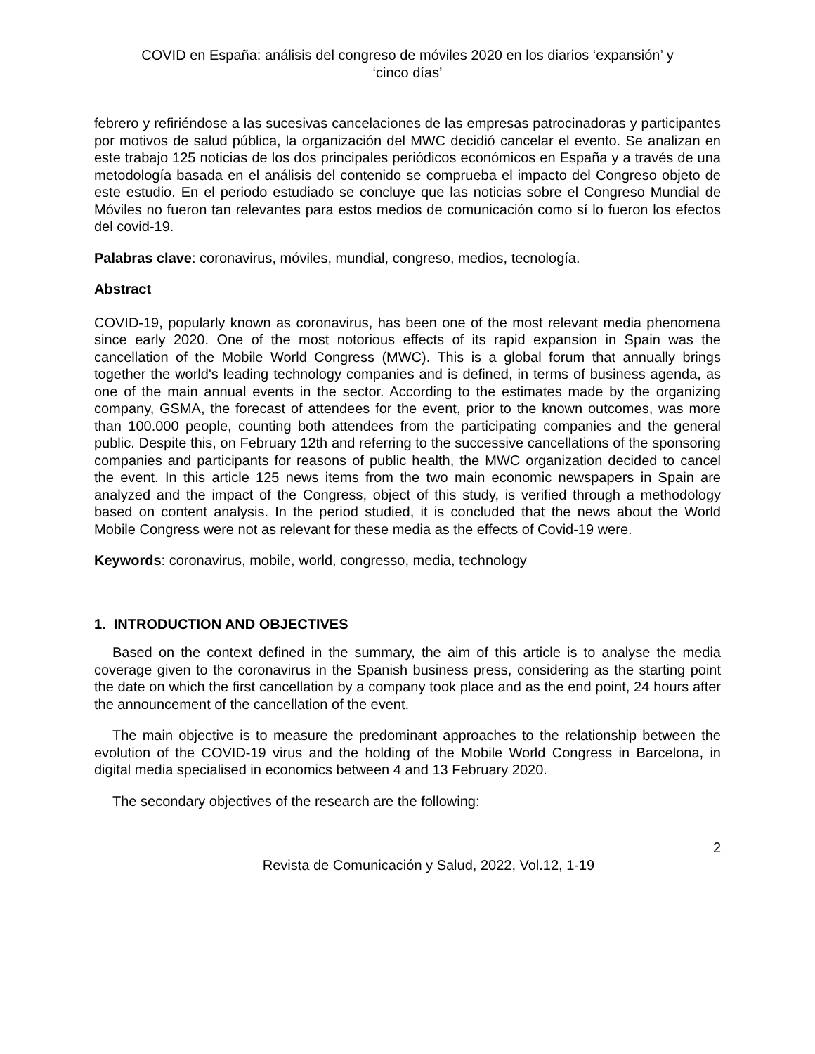COVID en España: análisis del congreso de móviles 2020 en los diarios ‘expansión’ y
‘cinco días’
febrero y refiriéndose a las sucesivas cancelaciones de las empresas patrocinadoras y participantes por motivos de salud pública, la organización del MWC decidió cancelar el evento. Se analizan en este trabajo 125 noticias de los dos principales periódicos económicos en España y a través de una metodología basada en el análisis del contenido se comprueba el impacto del Congreso objeto de este estudio. En el periodo estudiado se concluye que las noticias sobre el Congreso Mundial de Móviles no fueron tan relevantes para estos medios de comunicación como sí lo fueron los efectos del covid-19.
Palabras clave: coronavirus, móviles, mundial, congreso, medios, tecnología.
Abstract
COVID-19, popularly known as coronavirus, has been one of the most relevant media phenomena since early 2020. One of the most notorious effects of its rapid expansion in Spain was the cancellation of the Mobile World Congress (MWC). This is a global forum that annually brings together the world's leading technology companies and is defined, in terms of business agenda, as one of the main annual events in the sector. According to the estimates made by the organizing company, GSMA, the forecast of attendees for the event, prior to the known outcomes, was more than 100.000 people, counting both attendees from the participating companies and the general public. Despite this, on February 12th and referring to the successive cancellations of the sponsoring companies and participants for reasons of public health, the MWC organization decided to cancel the event. In this article 125 news items from the two main economic newspapers in Spain are analyzed and the impact of the Congress, object of this study, is verified through a methodology based on content analysis. In the period studied, it is concluded that the news about the World Mobile Congress were not as relevant for these media as the effects of Covid-19 were.
Keywords: coronavirus, mobile, world, congresso, media, technology
1. INTRODUCTION AND OBJECTIVES
Based on the context defined in the summary, the aim of this article is to analyse the media coverage given to the coronavirus in the Spanish business press, considering as the starting point the date on which the first cancellation by a company took place and as the end point, 24 hours after the announcement of the cancellation of the event.
The main objective is to measure the predominant approaches to the relationship between the evolution of the COVID-19 virus and the holding of the Mobile World Congress in Barcelona, in digital media specialised in economics between 4 and 13 February 2020.
The secondary objectives of the research are the following:
2
Revista de Comunicación y Salud, 2022, Vol.12, 1-19